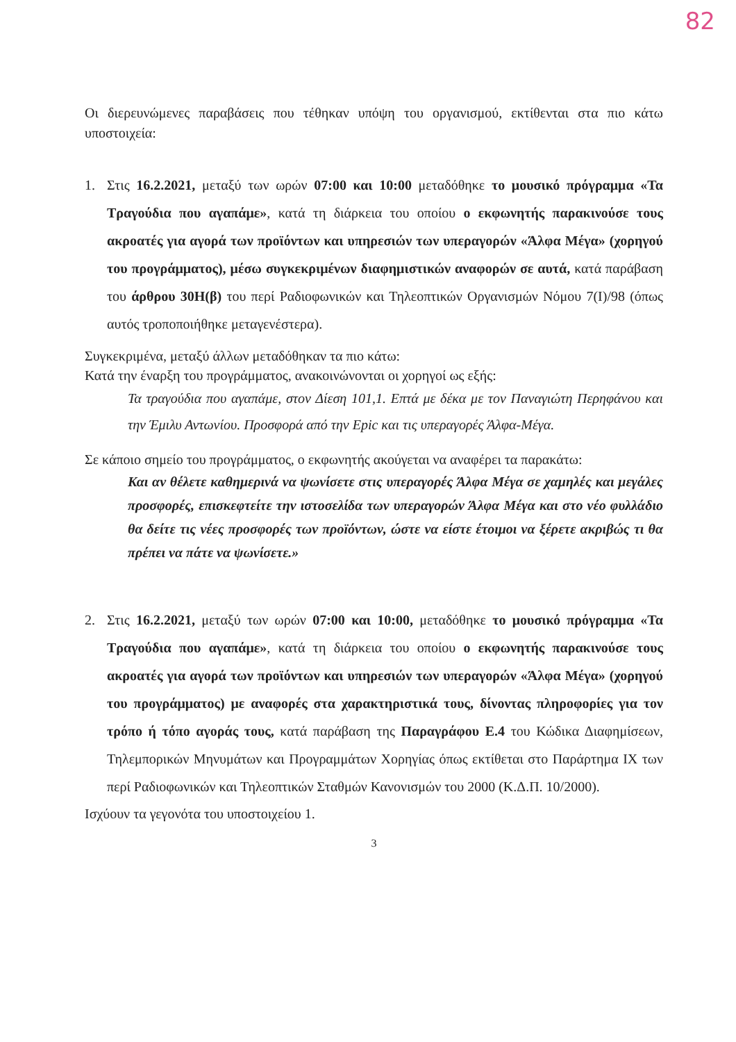82
Οι διερευνώμενες παραβάσεις που τέθηκαν υπόψη του οργανισμού, εκτίθενται στα πιο κάτω υποστοιχεία:
1. Στις 16.2.2021, μεταξύ των ωρών 07:00 και 10:00 μεταδόθηκε το μουσικό πρόγραμμα «Τα Τραγούδια που αγαπάμε», κατά τη διάρκεια του οποίου ο εκφωνητής παρακινούσε τους ακροατές για αγορά των προϊόντων και υπηρεσιών των υπεραγορών «Άλφα Μέγα» (χορηγού του προγράμματος), μέσω συγκεκριμένων διαφημιστικών αναφορών σε αυτά, κατά παράβαση του άρθρου 30Η(β) του περί Ραδιοφωνικών και Τηλεοπτικών Οργανισμών Νόμου 7(Ι)/98 (όπως αυτός τροποποιήθηκε μεταγενέστερα).
Συγκεκριμένα, μεταξύ άλλων μεταδόθηκαν τα πιο κάτω:
Κατά την έναρξη του προγράμματος, ανακοινώνονται οι χορηγοί ως εξής:
Τα τραγούδια που αγαπάμε, στον Δίεση 101,1. Επτά με δέκα με τον Παναγιώτη Περηφάνου και την Έμιλυ Αντωνίου. Προσφορά από την Epic και τις υπεραγορές Άλφα-Μέγα.
Σε κάποιο σημείο του προγράμματος, ο εκφωνητής ακούγεται να αναφέρει τα παρακάτω:
Και αν θέλετε καθημερινά να ψωνίσετε στις υπεραγορές Άλφα Μέγα σε χαμηλές και μεγάλες προσφορές, επισκεφτείτε την ιστοσελίδα των υπεραγορών Άλφα Μέγα και στο νέο φυλλάδιο θα δείτε τις νέες προσφορές των προϊόντων, ώστε να είστε έτοιμοι να ξέρετε ακριβώς τι θα πρέπει να πάτε να ψωνίσετε.»
2. Στις 16.2.2021, μεταξύ των ωρών 07:00 και 10:00, μεταδόθηκε το μουσικό πρόγραμμα «Τα Τραγούδια που αγαπάμε», κατά τη διάρκεια του οποίου ο εκφωνητής παρακινούσε τους ακροατές για αγορά των προϊόντων και υπηρεσιών των υπεραγορών «Άλφα Μέγα» (χορηγού του προγράμματος) με αναφορές στα χαρακτηριστικά τους, δίνοντας πληροφορίες για τον τρόπο ή τόπο αγοράς τους, κατά παράβαση της Παραγράφου Ε.4 του Κώδικα Διαφημίσεων, Τηλεμπορικών Μηνυμάτων και Προγραμμάτων Χορηγίας όπως εκτίθεται στο Παράρτημα ΙΧ των περί Ραδιοφωνικών και Τηλεοπτικών Σταθμών Κανονισμών του 2000 (Κ.Δ.Π. 10/2000).
Ισχύουν τα γεγονότα του υποστοιχείου 1.
3